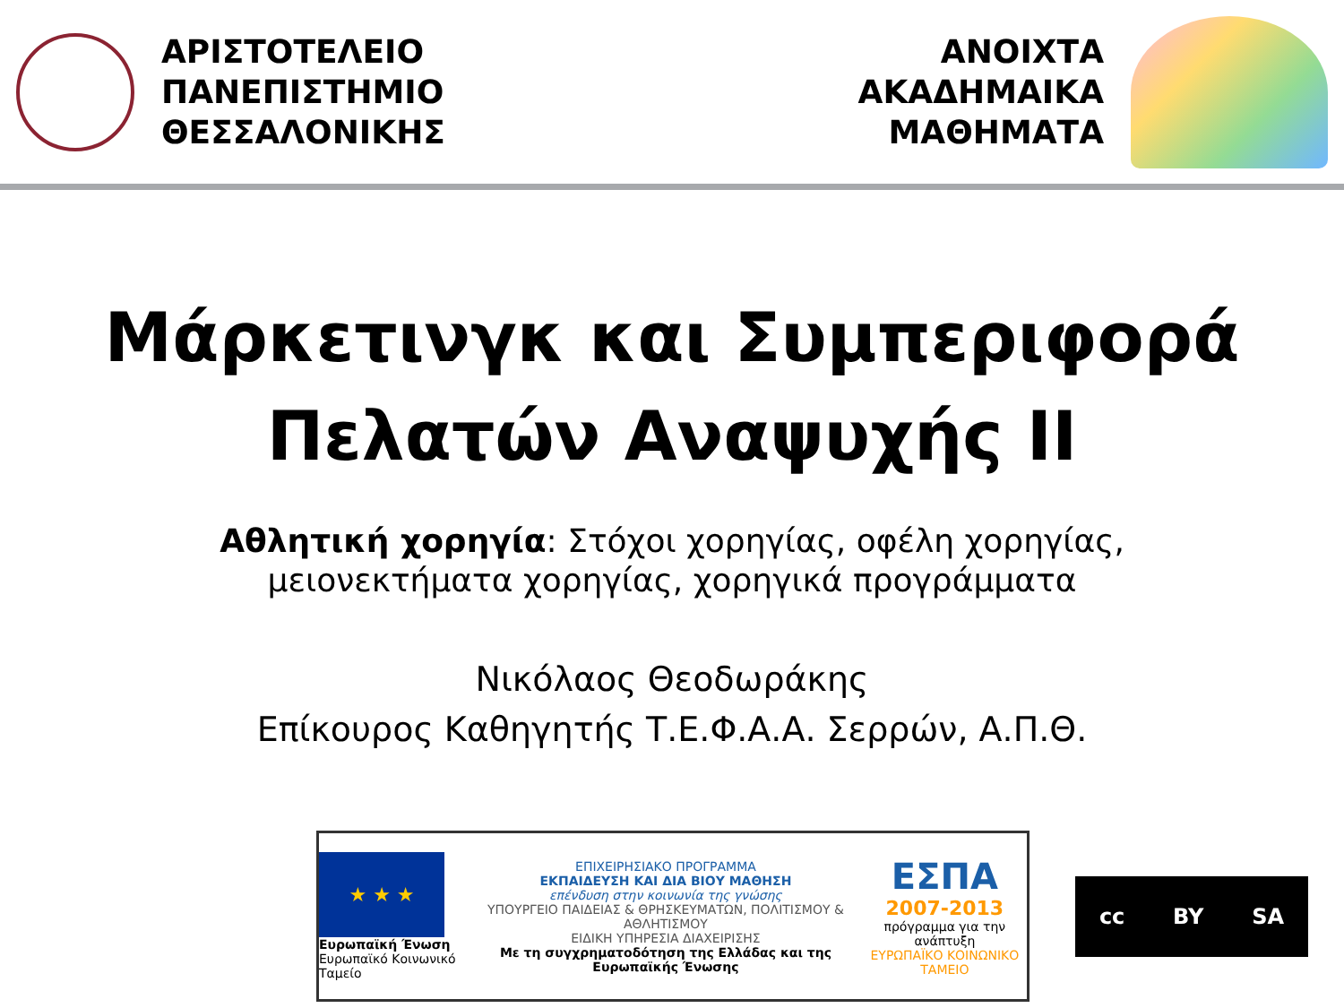ΑΡΙΣΤΟΤΕΛΕΙΟ
ΠΑΝΕΠΙΣΤΗΜΙΟ
ΘΕΣΣΑΛΟΝΙΚΗΣ
ΑΝΟΙΧΤΑ
ΑΚΑΔΗΜΑΙΚΑ
ΜΑΘΗΜΑΤΑ
Μάρκετινγκ και Συμπεριφορά
Πελατών Αναψυχής ΙΙ
Αθλητική χορηγία: Στόχοι χορηγίας, οφέλη χορηγίας,
μειονεκτήματα χορηγίας, χορηγικά προγράμματα
Νικόλαος Θεοδωράκης
Επίκουρος Καθηγητής Τ.Ε.Φ.Α.Α. Σερρών, Α.Π.Θ.
★ ★ ★
Ευρωπαϊκή Ένωση
Ευρωπαϊκό Κοινωνικό Ταμείο
ΕΠΙΧΕΙΡΗΣΙΑΚΟ ΠΡΟΓΡΑΜΜΑ
ΕΚΠΑΙΔΕΥΣΗ ΚΑΙ ΔΙΑ ΒΙΟΥ ΜΑΘΗΣΗ
επένδυση στην κοινωνία της γνώσης
ΥΠΟΥΡΓΕΙΟ ΠΑΙΔΕΙΑΣ & ΘΡΗΣΚΕΥΜΑΤΩΝ, ΠΟΛΙΤΙΣΜΟΥ & ΑΘΛΗΤΙΣΜΟΥ
ΕΙΔΙΚΗ ΥΠΗΡΕΣΙΑ ΔΙΑΧΕΙΡΙΣΗΣ
Με τη συγχρηματοδότηση της Ελλάδας και της Ευρωπαϊκής Ένωσης
ΕΣΠΑ
2007-2013
πρόγραμμα για την ανάπτυξη
ΕΥΡΩΠΑΪΚΟ ΚΟΙΝΩΝΙΚΟ ΤΑΜΕΙΟ
cc BY SA